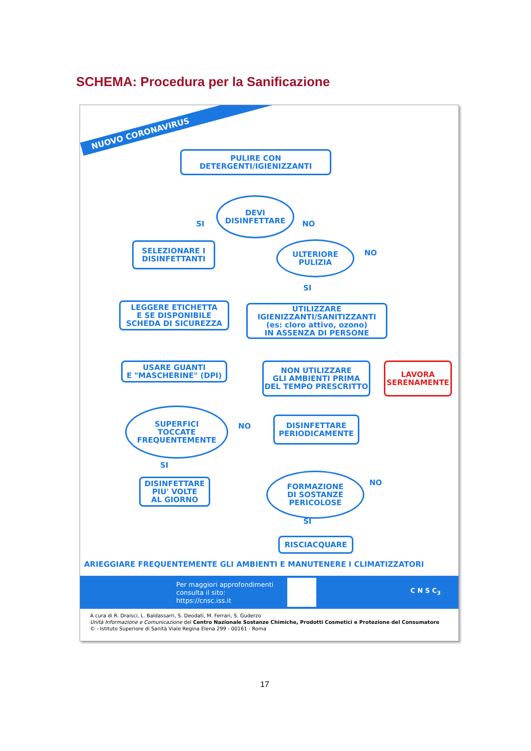SCHEMA: Procedura per la Sanificazione
NUOVO CORONAVIRUS
PULIRE CON
DETERGENTI/IGIENIZZANTI
DEVI
DISINFETTARE
SI NO
SELEZIONARE I
DISINFETTANTI
ULTERIORE
PULIZIA
NO
SI
LEGGERE ETICHETTA
E SE DISPONIBILE
SCHEDA DI SICUREZZA
UTILIZZARE
IGIENIZZANTI/SANITIZZANTI
(es: cloro attivo, ozono)
IN ASSENZA DI PERSONE
USARE GUANTI
E "MASCHERINE" (DPI)
NON UTILIZZARE
GLI AMBIENTI PRIMA
DEL TEMPO PRESCRITTO
LAVORA
SERENAMENTE
SUPERFICI
TOCCATE
FREQUENTEMENTE
NO
DISINFETTARE
PERIODICAMENTE
SI
DISINFETTARE
PIU' VOLTE
AL GIORNO
FORMAZIONE
DI SOSTANZE
PERICOLOSE
NO
SI
RISCIACQUARE
ARIEGGIARE FREQUENTEMENTE GLI AMBIENTI E MANUTENERE I CLIMATIZZATORI
Per maggiori approfondimenti
consulta il sito:
https://cnsc.iss.it
C N S C<sub>3</sub>
A cura di R. Draisci, L. Baldassarri, S. Deodati, M. Ferrari, S. Guderzo
Unità Informazione e Comunicazione del Centro Nazionale Sostanze Chimiche, Prodotti Cosmetici e Protezione del Consumatore
© - Istituto Superiore di Sanità Viale Regina Elena 299 - 00161 - Roma
17